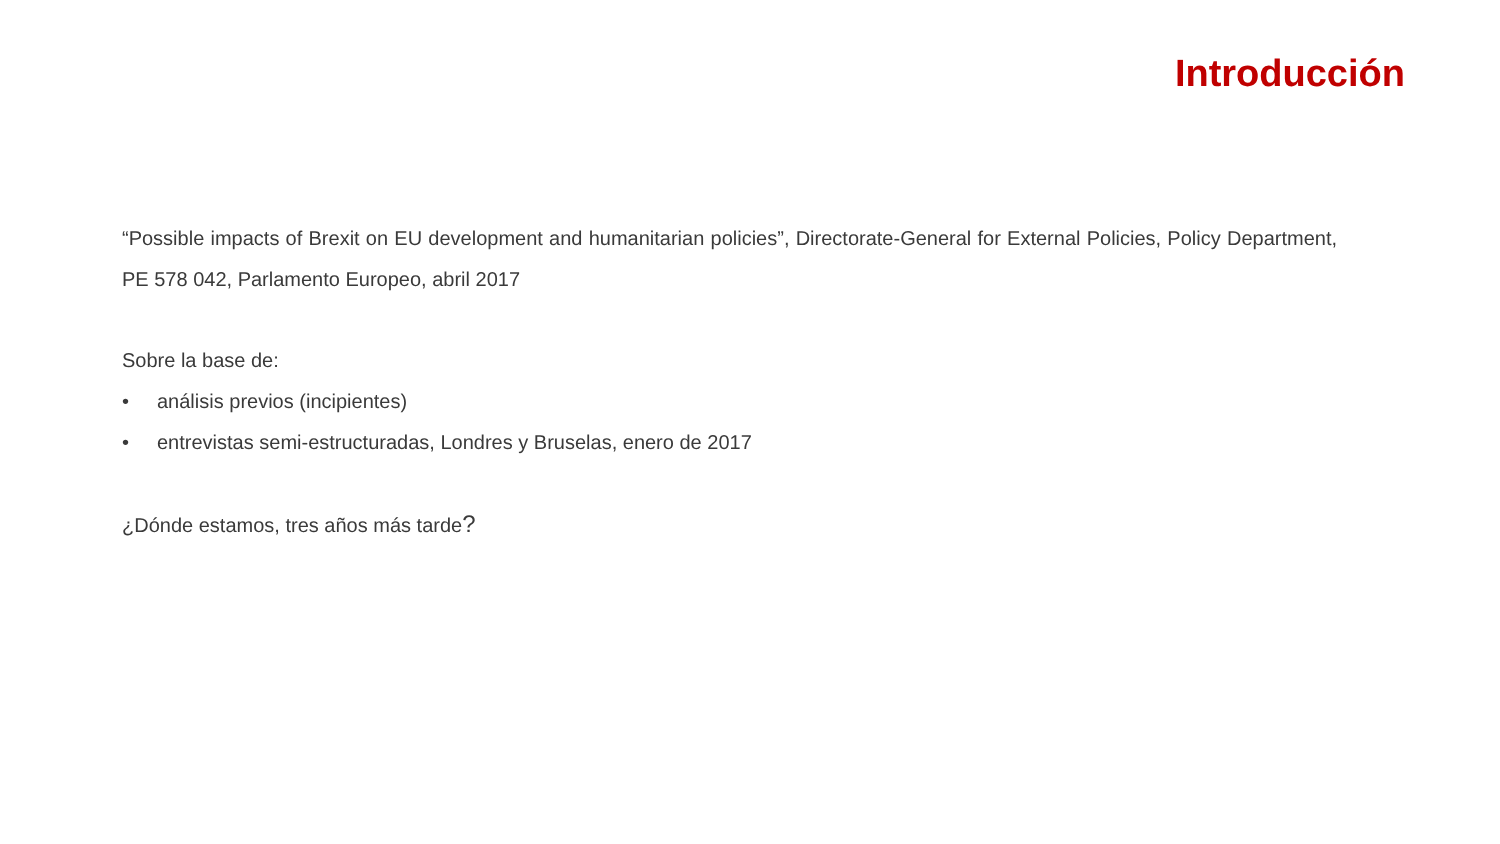Introducción
“Possible impacts of Brexit on EU development and humanitarian policies”, Directorate-General for External Policies, Policy Department, PE 578 042, Parlamento Europeo, abril 2017
Sobre la base de:
• análisis previos (incipientes)
• entrevistas semi-estructuradas, Londres y Bruselas, enero de 2017
¿Dónde estamos, tres años más tarde?